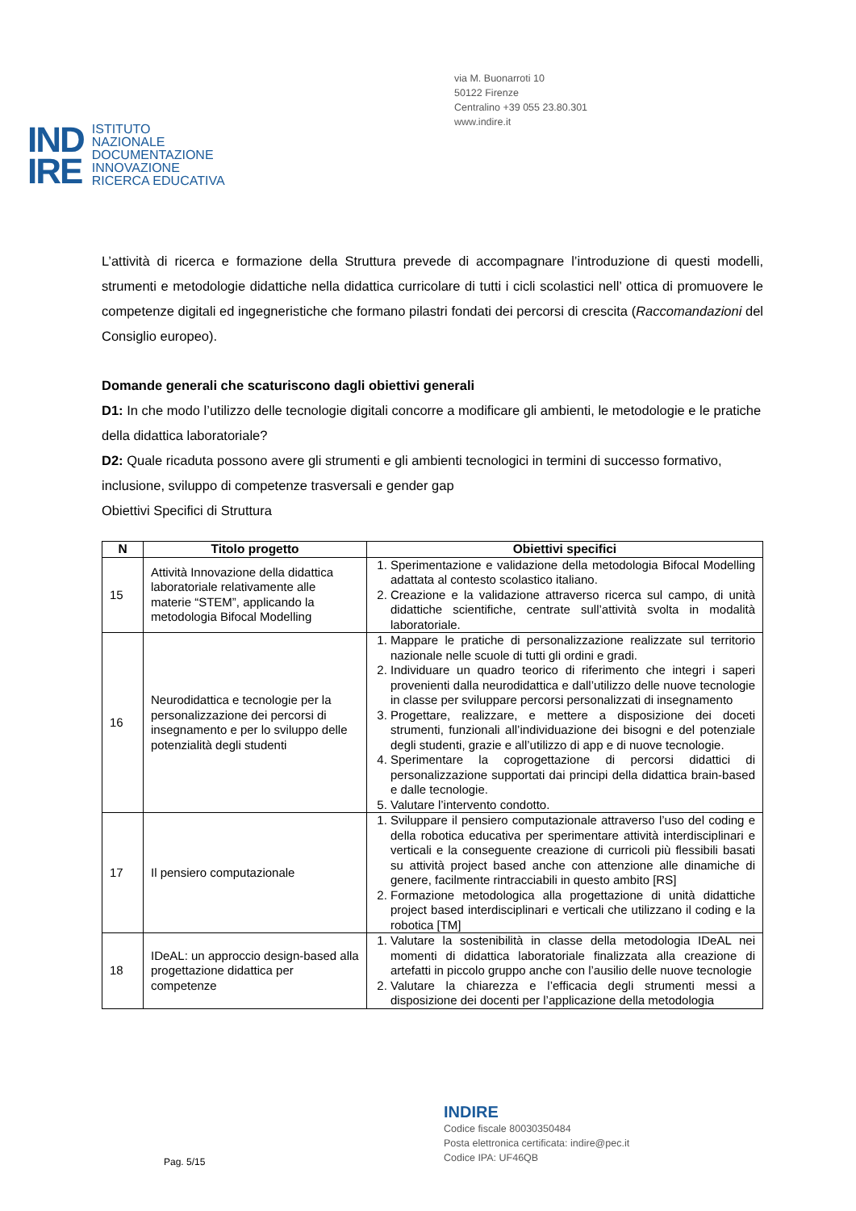via M. Buonarroti 10
50122 Firenze
Centralino +39 055 23.80.301
www.indire.it
IND
IRE
ISTITUTO
NAZIONALE
DOCUMENTAZIONE
INNOVAZIONE
RICERCA EDUCATIVA
L’attività di ricerca e formazione della Struttura prevede di accompagnare l’introduzione di questi modelli, strumenti e metodologie didattiche nella didattica curricolare di tutti i cicli scolastici nell’ ottica di promuovere le competenze digitali ed ingegneristiche che formano pilastri fondati dei percorsi di crescita (Raccomandazioni del Consiglio europeo).
Domande generali che scaturiscono dagli obiettivi generali
D1: In che modo l’utilizzo delle tecnologie digitali concorre a modificare gli ambienti, le metodologie e le pratiche della didattica laboratoriale?
D2: Quale ricaduta possono avere gli strumenti e gli ambienti tecnologici in termini di successo formativo, inclusione, sviluppo di competenze trasversali e gender gap
Obiettivi Specifici di Struttura
| N | Titolo progetto | Obiettivi specifici |
| --- | --- | --- |
| 15 | Attività Innovazione della didattica laboratoriale relativamente alle materie “STEM”, applicando la metodologia Bifocal Modelling | 1. Sperimentazione e validazione della metodologia Bifocal Modelling adattata al contesto scolastico italiano. 2. Creazione e la validazione attraverso ricerca sul campo, di unità didattiche scientifiche, centrate sull’attività svolta in modalità laboratoriale. |
| 16 | Neurodidattica e tecnologie per la personalizzazione dei percorsi di insegnamento e per lo sviluppo delle potenzialità degli studenti | 1. Mappare le pratiche di personalizzazione realizzate sul territorio nazionale nelle scuole di tutti gli ordini e gradi. 2. Individuare un quadro teorico di riferimento che integri i saperi provenienti dalla neurodidattica e dall’utilizzo delle nuove tecnologie in classe per sviluppare percorsi personalizzati di insegnamento 3. Progettare, realizzare, e mettere a disposizione dei doceti strumenti, funzionali all’individuazione dei bisogni e del potenziale degli studenti, grazie e all’utilizzo di app e di nuove tecnologie. 4. Sperimentare la coprogettazione di percorsi didattici di personalizzazione supportati dai principi della didattica brain-based e dalle tecnologie. 5. Valutare l’intervento condotto. |
| 17 | Il pensiero computazionale | 1. Sviluppare il pensiero computazionale attraverso l’uso del coding e della robotica educativa per sperimentare attività interdisciplinari e verticali e la conseguente creazione di curricoli più flessibili basati su attività project based anche con attenzione alle dinamiche di genere, facilmente rintracciabili in questo ambito [RS] 2. Formazione metodologica alla progettazione di unità didattiche project based interdisciplinari e verticali che utilizzano il coding e la robotica [TM] |
| 18 | IDeAL: un approccio design-based alla progettazione didattica per competenze | 1. Valutare la sostenibilità in classe della metodologia IDeAL nei momenti di didattica laboratoriale finalizzata alla creazione di artefatti in piccolo gruppo anche con l’ausilio delle nuove tecnologie 2. Valutare la chiarezza e l’efficacia degli strumenti messi a disposizione dei docenti per l’applicazione della metodologia |
INDIRE
Codice fiscale 80030350484
Posta elettronica certificata: indire@pec.it
Codice IPA: UF46QB
Pag. 5/15